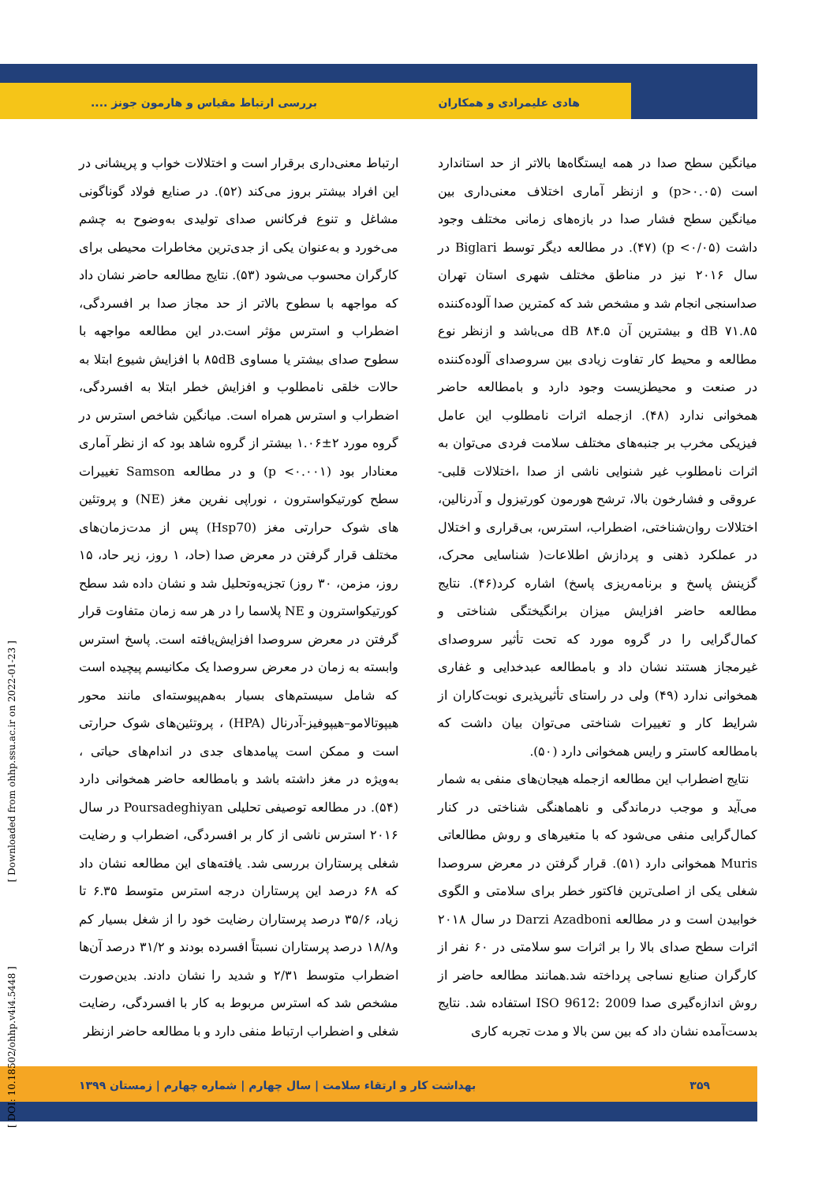هادی علیمرادی و همکاران بررسی ارتباط مقیاس و هارمون جونز ....
میانگین سطح صدا در همه ایستگاه‌ها بالاتر از حد استاندارد است (p>۰.۰۵) و ازنظر آماری اختلاف معنی‌داری بین میانگین سطح فشار صدا در بازه‌های زمانی مختلف وجود داشت (p <۰/۰۵) (۴۷). در مطالعه دیگر توسط Biglari در سال ۲۰۱۶ نیز در مناطق مختلف شهری استان تهران صداسنجی انجام شد و مشخص شد که کمترین صدا آلوده‌کننده dB ۷۱.۸۵ و بیشترین آن dB ۸۴.۵ می‌باشد و ازنظر نوع مطالعه و محیط کار تفاوت زیادی بین سروصدای آلوده‌کننده در صنعت و محیطزیست وجود دارد و بامطالعه حاضر همخوانی ندارد (۴۸). ازجمله اثرات نامطلوب این عامل فیزیکی مخرب بر جنبه‌های مختلف سلامت فردی می‌توان به اثرات نامطلوب غیر شنوایی ناشی از صدا ،اختلالات قلبی- عروقی و فشارخون بالا، ترشح هورمون کورتیزول و آدرنالین، اختلالات روان‌شناختی، اضطراب، استرس، بی‌قراری و اختلال در عملکرد ذهنی و پردازش اطلاعات( شناسایی محرک، گزینش پاسخ و برنامه‌ریزی پاسخ) اشاره کرد(۴۶). نتایج مطالعه حاضر افزایش میزان برانگیختگی شناختی و کمال‌گرایی را در گروه مورد که تحت تأثیر سروصدای غیرمجاز هستند نشان داد و بامطالعه عبدخدایی و غفاری همخوانی ندارد (۴۹) ولی در راستای تأثیرپذیری نوبت‌کاران از شرایط کار و تغییرات شناختی می‌توان بیان داشت که بامطالعه کاستر و رایس همخوانی دارد (۵۰).
نتایج اضطراب این مطالعه ازجمله هیجان‌های منفی به شمار می‌آید و موجب درماندگی و ناهماهنگی شناختی در کنار کمال‌گرایی منفی می‌شود که با متغیرهای و روش مطالعاتی Muris همخوانی دارد (۵۱). قرار گرفتن در معرض سروصدا شغلی یکی از اصلی‌ترین فاکتور خطر برای سلامتی و الگوی خوابیدن است و در مطالعه Darzi Azadboni در سال ۲۰۱۸ اثرات سطح صدای بالا را بر اثرات سو سلامتی در ۶۰ نفر از کارگران صنایع نساجی پرداخته شد.همانند مطالعه حاضر از روش اندازه‌گیری صدا ISO 9612: 2009 استفاده شد. نتایج بدست‌آمده نشان داد که بین سن بالا و مدت تجربه کاری
ارتباط معنی‌داری برقرار است و اختلالات خواب و پریشانی در این افراد بیشتر بروز می‌کند (۵۲). در صنایع فولاد گوناگونی مشاغل و تنوع فرکانس صدای تولیدی به‌وضوح به چشم می‌خورد و به‌عنوان یکی از جدی‌ترین مخاطرات محیطی برای کارگران محسوب می‌شود (۵۳). نتایج مطالعه حاضر نشان داد که مواجهه با سطوح بالاتر از حد مجاز صدا بر افسردگی، اضطراب و استرس مؤثر است.در این مطالعه مواجهه با سطوح صدای بیشتر یا مساوی ۸۵dB با افزایش شیوع ابتلا به حالات خلقی نامطلوب و افزایش خطر ابتلا به افسردگی، اضطراب و استرس همراه است. میانگین شاخص استرس در گروه مورد ۲±۱.۰۶ بیشتر از گروه شاهد بود که از نظر آماری معنادار بود (p <۰.۰۰۱) و در مطالعه Samson تغییرات سطح کورتیکواسترون ، نوراپی نفرین مغز (NE) و پروتئین های شوک حرارتی مغز (Hsp70) پس از مدت‌زمان‌های مختلف قرار گرفتن در معرض صدا (حاد، ۱ روز، زیر حاد، ۱۵ روز، مزمن، ۳۰ روز) تجزیه‌وتحلیل شد و نشان داده شد سطح کورتیکواسترون و NE پلاسما را در هر سه زمان متفاوت قرار گرفتن در معرض سروصدا افزایش‌یافته است. پاسخ استرس وابسته به زمان در معرض سروصدا یک مکانیسم پیچیده است که شامل سیستم‌های بسیار به‌هم‌پیوسته‌ای مانند محور هیپوتالامو–هیپوفیز-آدرنال (HPA) ، پروتئین‌های شوک حرارتی است و ممکن است پیامدهای جدی در اندام‌های حیاتی ، به‌ویژه در مغز داشته باشد و بامطالعه حاضر همخوانی دارد (۵۴). در مطالعه توصیفی تحلیلی Poursadeghiyan در سال ۲۰۱۶ استرس ناشی از کار بر افسردگی، اضطراب و رضایت شغلی پرستاران بررسی شد. یافته‌های این مطالعه نشان داد که ۶۸ درصد این پرستاران درجه استرس متوسط ۶.۳۵ تا زیاد، ۳۵/۶ درصد پرستاران رضایت خود را از شغل بسیار کم و۱۸/۸ درصد پرستاران نسبتاً افسرده بودند و ۳۱/۲ درصد آن‌ها اضطراب متوسط ۲/۳۱ و شدید را نشان دادند. بدین‌صورت مشخص شد که استرس مربوط به کار با افسردگی، رضایت شغلی و اضطراب ارتباط منفی دارد و با مطالعه حاضر ازنظر
۳۵۹ بهداشت کار و ارتقاء سلامت | سال چهارم | شماره چهارم | زمستان ۱۳۹۹
[ DOI: 10.18502/ohhp.v4i4.5448 ] [ Downloaded from ohhp.ssu.ac.ir on 2022-01-23 ]